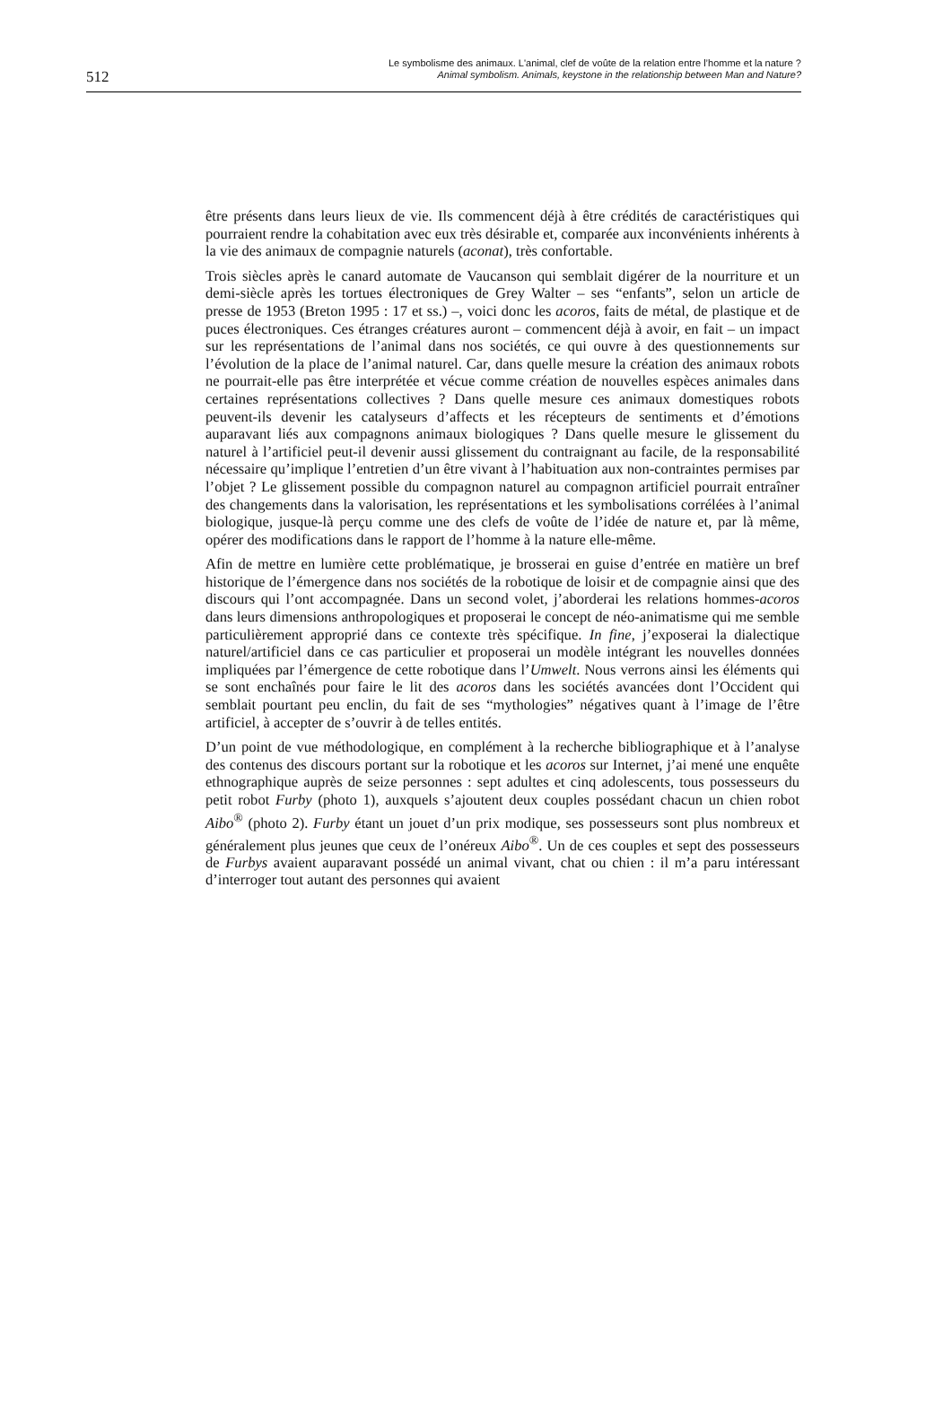512
Le symbolisme des animaux. L'animal, clef de voûte de la relation entre l’homme et la nature ?
Animal symbolism. Animals, keystone in the relationship between Man and Nature?
être présents dans leurs lieux de vie. Ils commencent déjà à être crédités de caractéristiques qui pourraient rendre la cohabitation avec eux très désirable et, comparée aux inconvénients inhérents à la vie des animaux de compagnie naturels (aconat), très confortable.
Trois siècles après le canard automate de Vaucanson qui semblait digérer de la nourriture et un demi-siècle après les tortues électroniques de Grey Walter – ses “enfants”, selon un article de presse de 1953 (Breton 1995 : 17 et ss.) –, voici donc les acoros, faits de métal, de plastique et de puces électroniques. Ces étranges créatures auront – commencent déjà à avoir, en fait – un impact sur les représentations de l’animal dans nos sociétés, ce qui ouvre à des questionnements sur l’évolution de la place de l’animal naturel. Car, dans quelle mesure la création des animaux robots ne pourrait-elle pas être interprétée et vécue comme création de nouvelles espèces animales dans certaines représentations collectives ? Dans quelle mesure ces animaux domestiques robots peuvent-ils devenir les catalyseurs d’affects et les récepteurs de sentiments et d’émotions auparavant liés aux compagnons animaux biologiques ? Dans quelle mesure le glissement du naturel à l’artificiel peut-il devenir aussi glissement du contraignant au facile, de la responsabilité nécessaire qu’implique l’entretien d’un être vivant à l’habituation aux non-contraintes permises par l’objet ? Le glissement possible du compagnon naturel au compagnon artificiel pourrait entraîner des changements dans la valorisation, les représentations et les symbolisations corrélées à l’animal biologique, jusque-là perçu comme une des clefs de voûte de l’idée de nature et, par là même, opérer des modifications dans le rapport de l’homme à la nature elle-même.
Afin de mettre en lumière cette problématique, je brosserai en guise d’entrée en matière un bref historique de l’émergence dans nos sociétés de la robotique de loisir et de compagnie ainsi que des discours qui l’ont accompagnée. Dans un second volet, j’aborderai les relations hommes-acoros dans leurs dimensions anthropologiques et proposerai le concept de néo-animatisme qui me semble particulièrement approprié dans ce contexte très spécifique. In fine, j’exposerai la dialectique naturel/artificiel dans ce cas particulier et proposerai un modèle intégrant les nouvelles données impliquées par l’émergence de cette robotique dans l’Umwelt. Nous verrons ainsi les éléments qui se sont enchaînés pour faire le lit des acoros dans les sociétés avancées dont l’Occident qui semblait pourtant peu enclin, du fait de ses “mythologies” négatives quant à l’image de l’être artificiel, à accepter de s’ouvrir à de telles entités.
D’un point de vue méthodologique, en complément à la recherche bibliographique et à l’analyse des contenus des discours portant sur la robotique et les acoros sur Internet, j’ai mené une enquête ethnographique auprès de seize personnes : sept adultes et cinq adolescents, tous possesseurs du petit robot Furby (photo 1), auxquels s’ajoutent deux couples possédant chacun un chien robot Aibo<sup>®</sup> (photo 2). Furby étant un jouet d’un prix modique, ses possesseurs sont plus nombreux et généralement plus jeunes que ceux de l’onéreux Aibo<sup>®</sup>. Un de ces couples et sept des possesseurs de Furbys avaient auparavant possédé un animal vivant, chat ou chien : il m’a paru intéressant d’interroger tout autant des personnes qui avaient